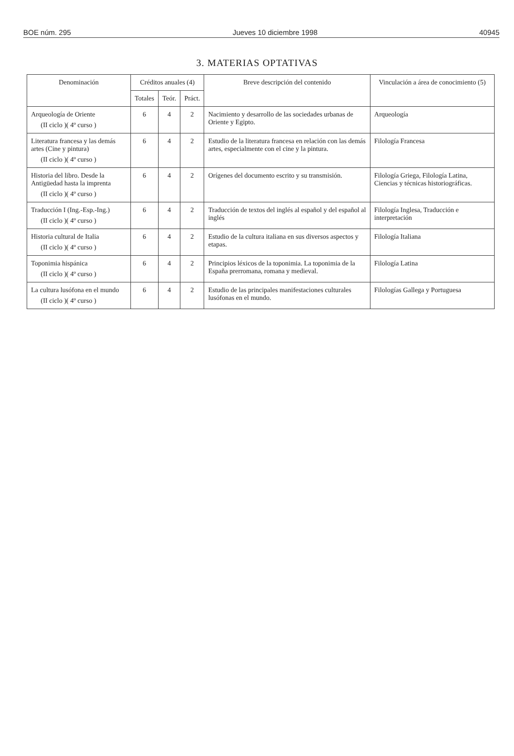BOE núm. 295 Jueves 10 diciembre 1998 40945
3. MATERIAS OPTATIVAS
| Denominación | Créditos anuales (4) | | | Breve descripción del contenido | Vinculación a área de conocimiento (5) |
| --- | --- | --- | --- | --- | --- |
| | Totales | Teór. | Práct. | | |
| Arqueología de Oriente (II ciclo )( 4º curso ) | 6 | 4 | 2 | Nacimiento y desarrollo de las sociedades urbanas de Oriente y Egipto. | Arqueología |
| Literatura francesa y las demás artes (Cine y pintura) (II ciclo )( 4º curso ) | 6 | 4 | 2 | Estudio de la literatura francesa en relación con las demás artes, especialmente con el cine y la pintura. | Filología Francesa |
| Historia del libro. Desde la Antigüedad hasta la imprenta (II ciclo )( 4º curso ) | 6 | 4 | 2 | Orígenes del documento escrito y su transmisión. | Filología Griega, Filología Latina, Ciencias y técnicas historiográficas. |
| Traducción I (Ing.-Esp.-Ing.) (II ciclo )( 4º curso ) | 6 | 4 | 2 | Traducción de textos del inglés al español y del español al inglés | Filología Inglesa, Traducción e interpretación |
| Historia cultural de Italia (II ciclo )( 4º curso ) | 6 | 4 | 2 | Estudio de la cultura italiana en sus diversos aspectos y etapas. | Filología Italiana |
| Toponimia hispánica (II ciclo )( 4º curso ) | 6 | 4 | 2 | Principios léxicos de la toponimia. La toponimia de la España prerromana, romana y medieval. | Filología Latina |
| La cultura lusófona en el mundo (II ciclo )( 4º curso ) | 6 | 4 | 2 | Estudio de las principales manifestaciones culturales lusófonas en el mundo. | Filologías Gallega y Portuguesa |